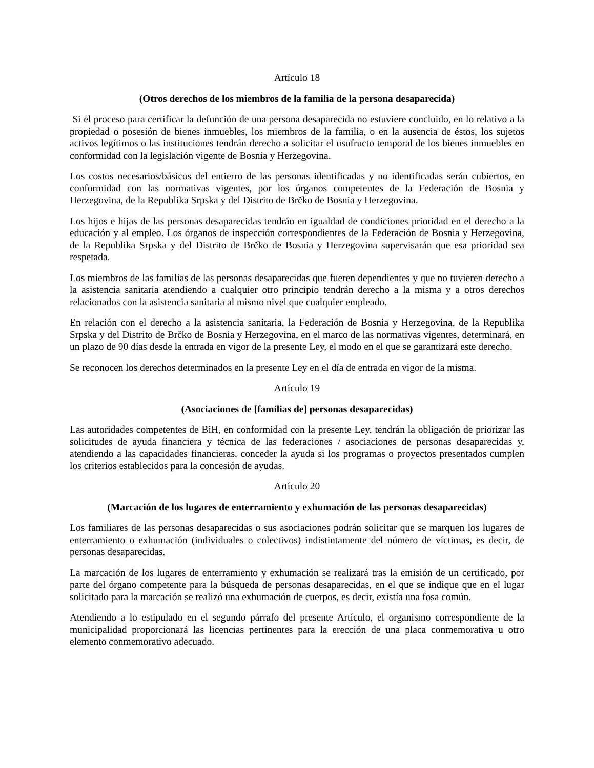Artículo 18
(Otros derechos de los miembros de la familia de la persona desaparecida)
Si el proceso para certificar la defunción de una persona desaparecida no estuviere concluido, en lo relativo a la propiedad o posesión de bienes inmuebles, los miembros de la familia, o en la ausencia de éstos, los sujetos activos legítimos o las instituciones tendrán derecho a solicitar el usufructo temporal de los bienes inmuebles en conformidad con la legislación vigente de Bosnia y Herzegovina.
Los costos necesarios/básicos del entierro de las personas identificadas y no identificadas serán cubiertos, en conformidad con las normativas vigentes, por los órganos competentes de la Federación de Bosnia y Herzegovina, de la Republika Srpska y del Distrito de Brčko de Bosnia y Herzegovina.
Los hijos e hijas de las personas desaparecidas tendrán en igualdad de condiciones prioridad en el derecho a la educación y al empleo. Los órganos de inspección correspondientes de la Federación de Bosnia y Herzegovina, de la Republika Srpska y del Distrito de Brčko de Bosnia y Herzegovina supervisarán que esa prioridad sea respetada.
Los miembros de las familias de las personas desaparecidas que fueren dependientes y que no tuvieren derecho a la asistencia sanitaria atendiendo a cualquier otro principio tendrán derecho a la misma y a otros derechos relacionados con la asistencia sanitaria al mismo nivel que cualquier empleado.
En relación con el derecho a la asistencia sanitaria, la Federación de Bosnia y Herzegovina, de la Republika Srpska y del Distrito de Brčko de Bosnia y Herzegovina, en el marco de las normativas vigentes, determinará, en un plazo de 90 días desde la entrada en vigor de la presente Ley, el modo en el que se garantizará este derecho.
Se reconocen los derechos determinados en la presente Ley en el día de entrada en vigor de la misma.
Artículo 19
(Asociaciones de [familias de] personas desaparecidas)
Las autoridades competentes de BiH, en conformidad con la presente Ley, tendrán la obligación de priorizar las solicitudes de ayuda financiera y técnica de las federaciones / asociaciones de personas desaparecidas y, atendiendo a las capacidades financieras, conceder la ayuda si los programas o proyectos presentados cumplen los criterios establecidos para la concesión de ayudas.
Artículo 20
(Marcación de los lugares de enterramiento y exhumación de las personas desaparecidas)
Los familiares de las personas desaparecidas o sus asociaciones podrán solicitar que se marquen los lugares de enterramiento o exhumación (individuales o colectivos) indistintamente del número de víctimas, es decir, de personas desaparecidas.
La marcación de los lugares de enterramiento y exhumación se realizará tras la emisión de un certificado, por parte del órgano competente para la búsqueda de personas desaparecidas, en el que se indique que en el lugar solicitado para la marcación se realizó una exhumación de cuerpos, es decir, existía una fosa común.
Atendiendo a lo estipulado en el segundo párrafo del presente Artículo, el organismo correspondiente de la municipalidad proporcionará las licencias pertinentes para la erección de una placa conmemorativa u otro elemento conmemorativo adecuado.